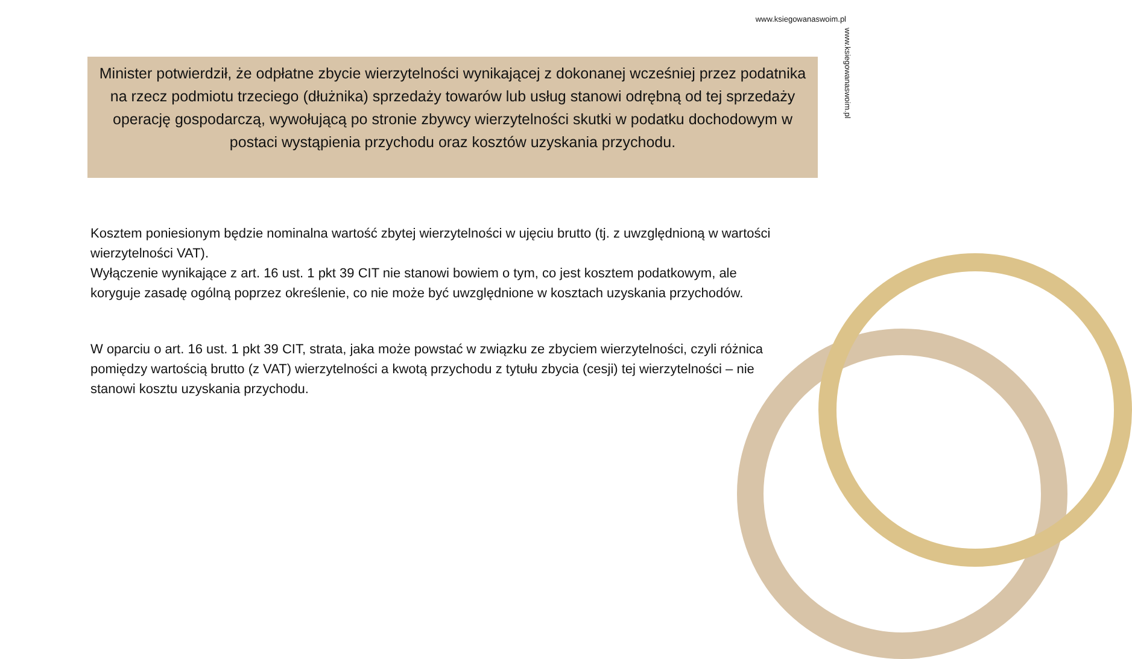www.ksiegowanaswoim.pl
www.ksiegowanaswoim.pl
Minister potwierdził, że odpłatne zbycie wierzytelności wynikającej z dokonanej wcześniej przez podatnika na rzecz podmiotu trzeciego (dłużnika) sprzedaży towarów lub usług stanowi odrębną od tej sprzedaży operację gospodarczą, wywołującą po stronie zbywcy wierzytelności skutki w podatku dochodowym w postaci wystąpienia przychodu oraz kosztów uzyskania przychodu.
Kosztem poniesionym będzie nominalna wartość zbytej wierzytelności w ujęciu brutto (tj. z uwzględnioną w wartości wierzytelności VAT).
Wyłączenie wynikające z art. 16 ust. 1 pkt 39 CIT nie stanowi bowiem o tym, co jest kosztem podatkowym, ale koryguje zasadę ogólną poprzez określenie, co nie może być uwzględnione w kosztach uzyskania przychodów.
W oparciu o art. 16 ust. 1 pkt 39 CIT, strata, jaka może powstać w związku ze zbyciem wierzytelności, czyli różnica pomiędzy wartością brutto (z VAT) wierzytelności a kwotą przychodu z tytułu zbycia (cesji) tej wierzytelności – nie stanowi kosztu uzyskania przychodu.